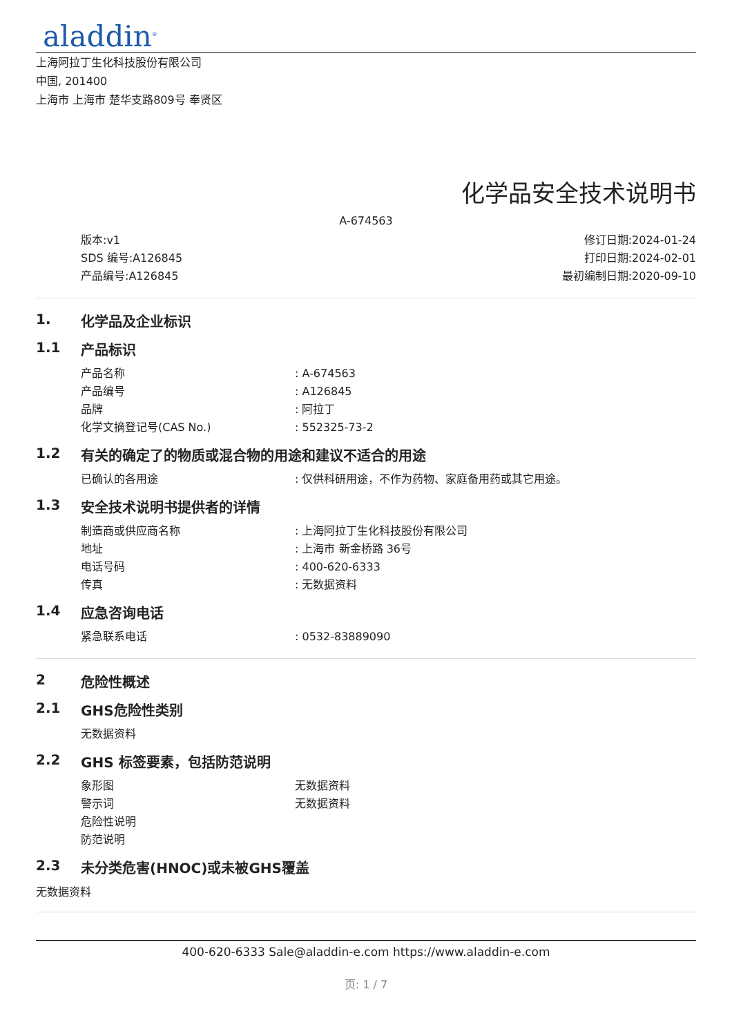aladdin<sup>®</sup>
上海阿拉丁生化科技股份有限公司
中国, 201400
上海市 上海市 楚华支路809号 奉贤区
化学品安全技术说明书
A-674563
版本:v1
SDS 编号:A126845
产品编号:A126845
修订日期:2024-01-24
打印日期:2024-02-01
最初编制日期:2020-09-10
1. 化学品及企业标识
1.1 产品标识
产品名称: A-674563
产品编号: A126845
品牌: 阿拉丁
化学文摘登记号(CAS No.): 552325-73-2
1.2 有关的确定了的物质或混合物的用途和建议不适合的用途
已确认的各用途: 仅供科研用途，不作为药物、家庭备用药或其它用途。
1.3 安全技术说明书提供者的详情
制造商或供应商名称: 上海阿拉丁生化科技股份有限公司
地址: 上海市 新金桥路 36号
电话号码: 400-620-6333
传真: 无数据资料
1.4 应急咨询电话
紧急联系电话: 0532-83889090
2 危险性概述
2.1 GHS危险性类别
无数据资料
2.2 GHS 标签要素，包括防范说明
象形图 无数据资料
警示词 无数据资料
危险性说明
防范说明
2.3 未分类危害(HNOC)或未被GHS覆盖
无数据资料
400-620-6333 Sale@aladdin-e.com https://www.aladdin-e.com
页: 1 / 7